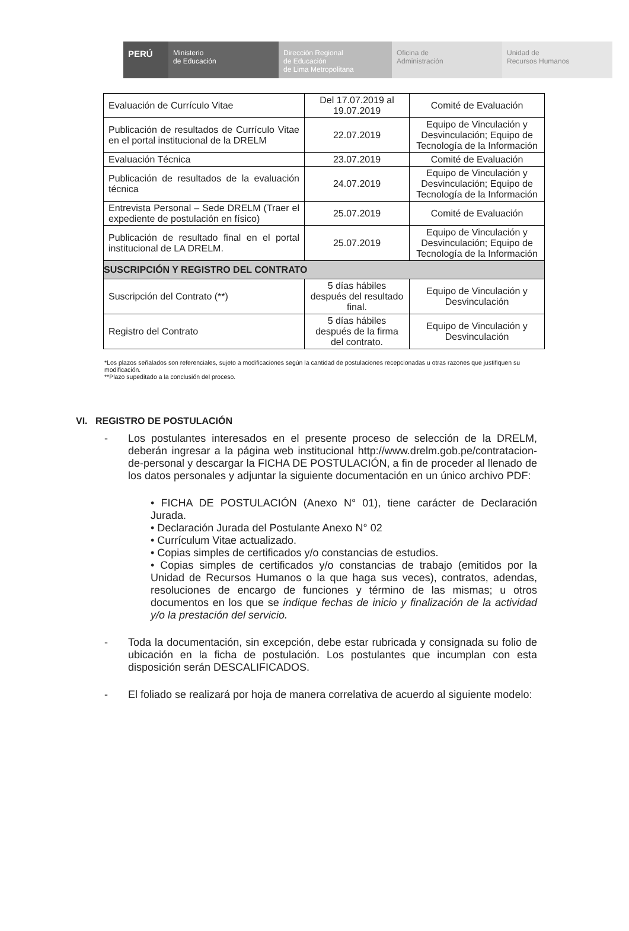PERÚ
Ministerio
de Educación
Dirección Regional
de Educación
de Lima Metropolitana
Oficina de
Administración
Unidad de
Recursos Humanos
| Evaluación de Currículo Vitae | Del 17.07.2019 al 19.07.2019 | Comité de Evaluación |
| Publicación de resultados de Currículo Vitae en el portal institucional de la DRELM | 22.07.2019 | Equipo de Vinculación y Desvinculación; Equipo de Tecnología de la Información |
| Evaluación Técnica | 23.07.2019 | Comité de Evaluación |
| Publicación de resultados de la evaluación técnica | 24.07.2019 | Equipo de Vinculación y Desvinculación; Equipo de Tecnología de la Información |
| Entrevista Personal – Sede DRELM (Traer el expediente de postulación en físico) | 25.07.2019 | Comité de Evaluación |
| Publicación de resultado final en el portal institucional de LA DRELM. | 25.07.2019 | Equipo de Vinculación y Desvinculación; Equipo de Tecnología de la Información |
| SUSCRIPCIÓN Y REGISTRO DEL CONTRATO | | |
| Suscripción del Contrato (**) | 5 días hábiles después del resultado final. | Equipo de Vinculación y Desvinculación |
| Registro del Contrato | 5 días hábiles después de la firma del contrato. | Equipo de Vinculación y Desvinculación |
*Los plazos señalados son referenciales, sujeto a modificaciones según la cantidad de postulaciones recepcionadas u otras razones que justifiquen su modificación.
**Plazo supeditado a la conclusión del proceso.
VI. REGISTRO DE POSTULACIÓN
- Los postulantes interesados en el presente proceso de selección de la DRELM, deberán ingresar a la página web institucional http://www.drelm.gob.pe/contratacion-de-personal y descargar la FICHA DE POSTULACIÓN, a fin de proceder al llenado de los datos personales y adjuntar la siguiente documentación en un único archivo PDF:
• FICHA DE POSTULACIÓN (Anexo N° 01), tiene carácter de Declaración Jurada.
• Declaración Jurada del Postulante Anexo N° 02
• Currículum Vitae actualizado.
• Copias simples de certificados y/o constancias de estudios.
• Copias simples de certificados y/o constancias de trabajo (emitidos por la Unidad de Recursos Humanos o la que haga sus veces), contratos, adendas, resoluciones de encargo de funciones y término de las mismas; u otros documentos en los que se indique fechas de inicio y finalización de la actividad y/o la prestación del servicio.
- Toda la documentación, sin excepción, debe estar rubricada y consignada su folio de ubicación en la ficha de postulación. Los postulantes que incumplan con esta disposición serán DESCALIFICADOS.
- El foliado se realizará por hoja de manera correlativa de acuerdo al siguiente modelo: